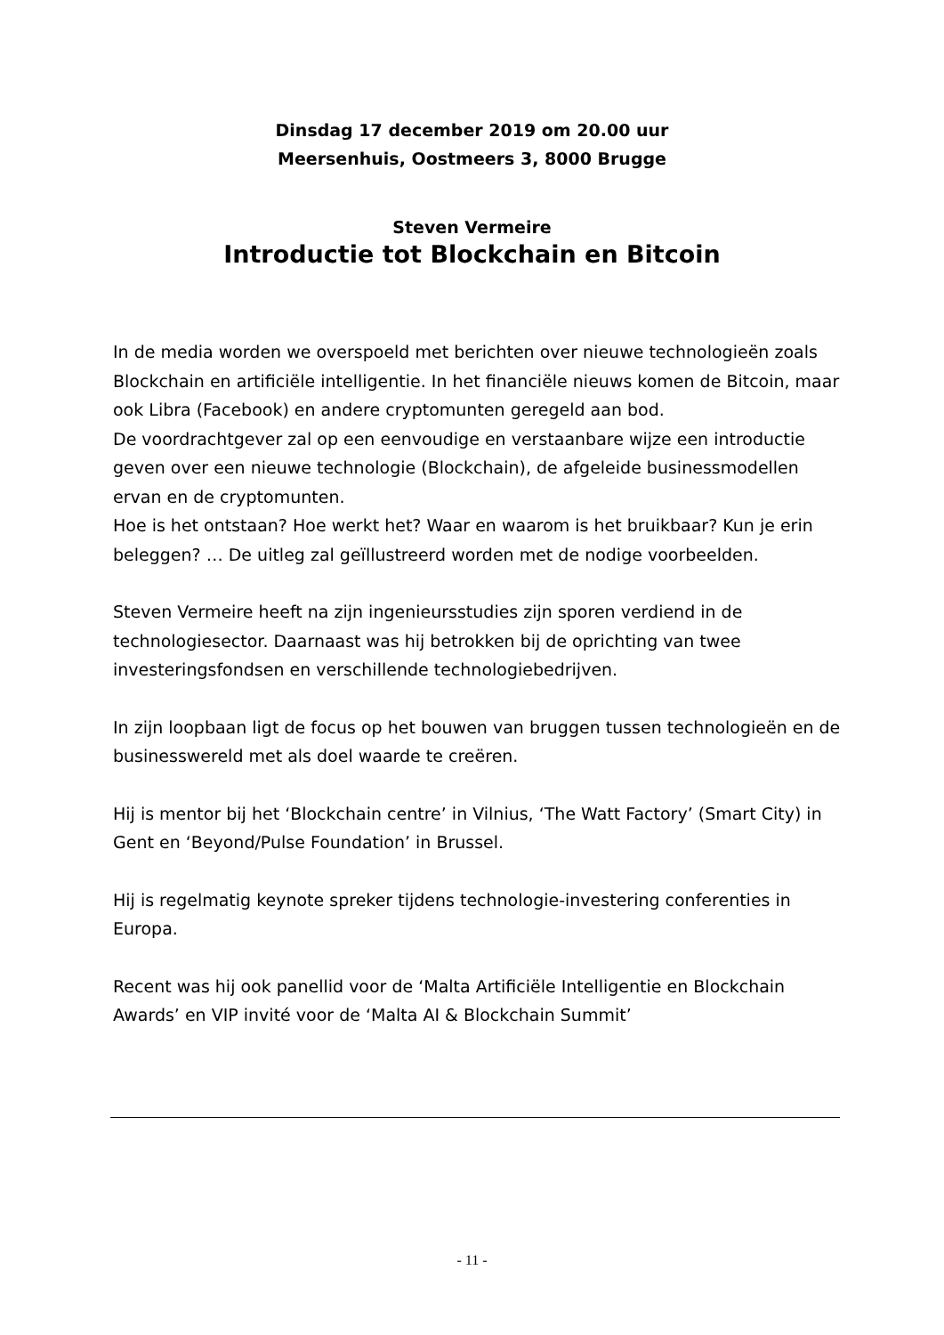Dinsdag 17 december 2019 om 20.00 uur
Meersenhuis, Oostmeers 3, 8000 Brugge
Steven Vermeire
Introductie tot Blockchain en Bitcoin
In de media worden we overspoeld met berichten over nieuwe technologieën zoals Blockchain en artificiële intelligentie. In het financiële nieuws komen de Bitcoin, maar ook Libra (Facebook) en andere cryptomunten geregeld aan bod.
De voordrachtgever zal op een eenvoudige en verstaanbare wijze een introductie geven over een nieuwe technologie (Blockchain), de afgeleide businessmodellen ervan en de cryptomunten.
Hoe is het ontstaan? Hoe werkt het? Waar en waarom is het bruikbaar? Kun je erin beleggen? … De uitleg zal geïllustreerd worden met de nodige voorbeelden.
Steven Vermeire heeft na zijn ingenieursstudies zijn sporen verdiend in de technologiesector. Daarnaast was hij betrokken bij de oprichting van twee investeringsfondsen en verschillende technologiebedrijven.
In zijn loopbaan ligt de focus op het bouwen van bruggen tussen technologieën en de businesswereld met als doel waarde te creëren.
Hij is mentor bij het ‘Blockchain centre’ in Vilnius, ‘The Watt Factory’ (Smart City) in Gent en ‘Beyond/Pulse Foundation’ in Brussel.
Hij is regelmatig keynote spreker tijdens technologie-investering conferenties in Europa.
Recent was hij ook panellid voor de ‘Malta Artificiële Intelligentie en Blockchain Awards’ en VIP invité voor de ‘Malta AI & Blockchain Summit’
- 11 -